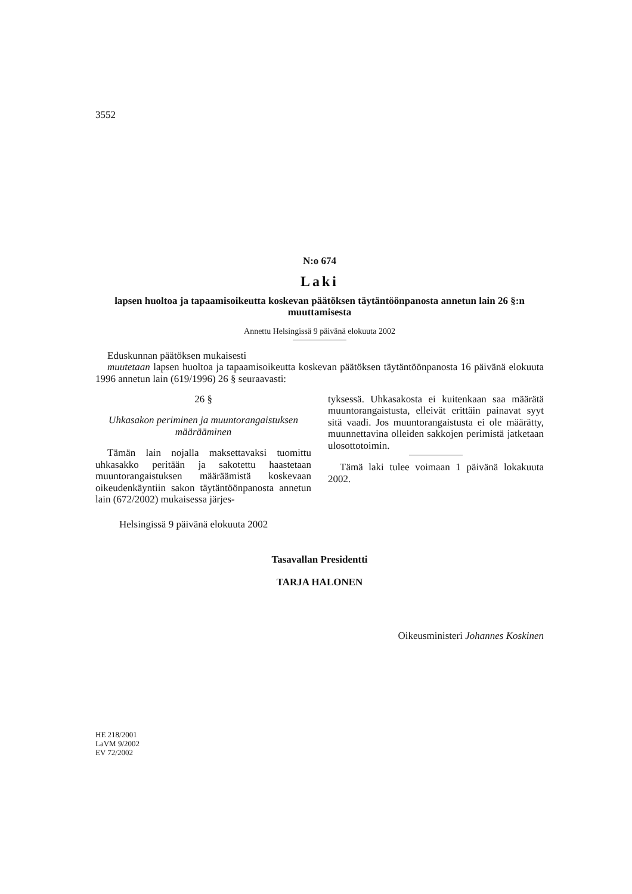3552
N:o 674
Laki
lapsen huoltoa ja tapaamisoikeutta koskevan päätöksen täytäntöönpanosta annetun lain 26 §:n muuttamisesta
Annettu Helsingissä 9 päivänä elokuuta 2002
Eduskunnan päätöksen mukaisesti
muutetaan lapsen huoltoa ja tapaamisoikeutta koskevan päätöksen täytäntöönpanosta 16 päivänä elokuuta 1996 annetun lain (619/1996) 26 § seuraavasti:
26 §
Uhkasakon periminen ja muuntorangaistuksen määrääminen
Tämän lain nojalla maksettavaksi tuomittu uhkasakko peritään ja sakotettu haastetaan muuntorangaistuksen määräämistä koskevaan oikeudenkäyntiin sakon täytäntöönpanosta annetun lain (672/2002) mukaisessa järjes-
tyksessä. Uhkasakosta ei kuitenkaan saa määrätä muuntorangaistusta, elleivät erittäin painavat syyt sitä vaadi. Jos muuntorangaistusta ei ole määrätty, muunnettavina olleiden sakkojen perimistä jatketaan ulosottotoimin.
Tämä laki tulee voimaan 1 päivänä lokakuuta 2002.
Helsingissä 9 päivänä elokuuta 2002
Tasavallan Presidentti
TARJA HALONEN
Oikeusministeri Johannes Koskinen
HE 218/2001
LaVM 9/2002
EV 72/2002